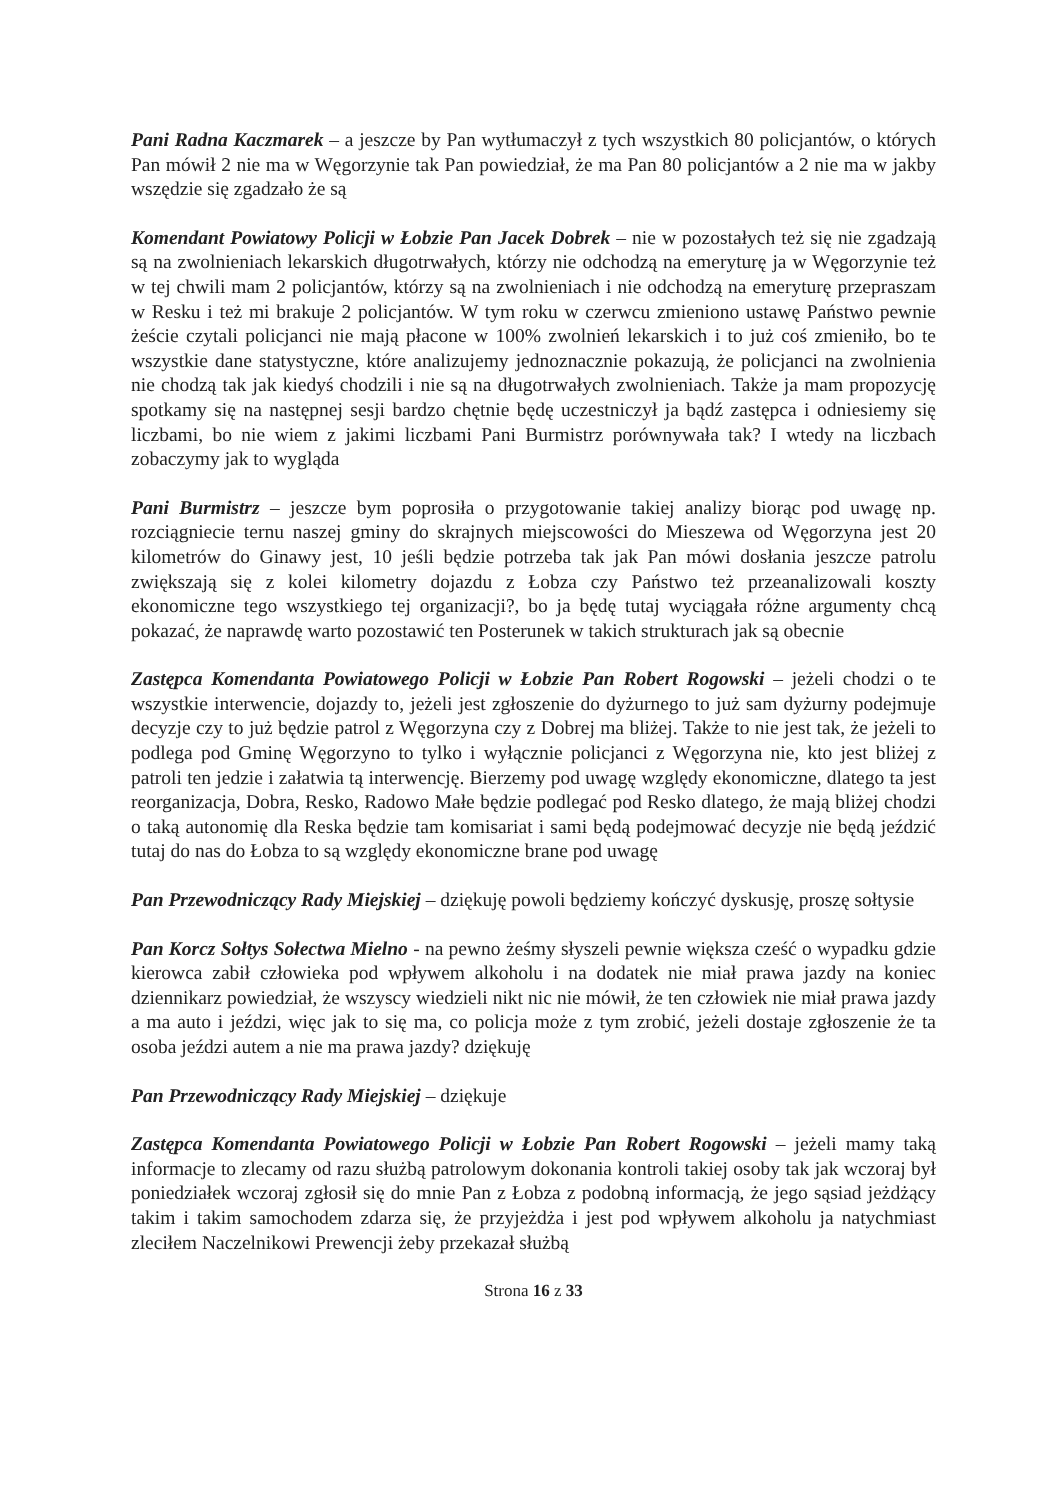Pani Radna Kaczmarek – a jeszcze by Pan wytłumaczył z tych wszystkich 80 policjantów, o których Pan mówił 2 nie ma w Węgorzynie tak Pan powiedział, że ma Pan 80 policjantów a 2 nie ma w jakby wszędzie się zgadzało że są
Komendant Powiatowy Policji w Łobzie Pan Jacek Dobrek – nie w pozostałych też się nie zgadzają są na zwolnieniach lekarskich długotrwałych, którzy nie odchodzą na emeryturę ja w Węgorzynie też w tej chwili mam 2 policjantów, którzy są na zwolnieniach i nie odchodzą na emeryturę przepraszam w Resku i też mi brakuje 2 policjantów. W tym roku w czerwcu zmieniono ustawę Państwo pewnie żeście czytali policjanci nie mają płacone w 100% zwolnień lekarskich i to już coś zmieniło, bo te wszystkie dane statystyczne, które analizujemy jednoznacznie pokazują, że policjanci na zwolnienia nie chodzą tak jak kiedyś chodzili i nie są na długotrwałych zwolnieniach. Także ja mam propozycję spotkamy się na następnej sesji bardzo chętnie będę uczestniczył ja bądź zastępca i odniesiemy się liczbami, bo nie wiem z jakimi liczbami Pani Burmistrz porównywała tak? I wtedy na liczbach zobaczymy jak to wygląda
Pani Burmistrz – jeszcze bym poprosiła o przygotowanie takiej analizy biorąc pod uwagę np. rozciągniecie ternu naszej gminy do skrajnych miejscowości do Mieszewa od Węgorzyna jest 20 kilometrów do Ginawy jest, 10 jeśli będzie potrzeba tak jak Pan mówi dosłania jeszcze patrolu zwiększają się z kolei kilometry dojazdu z Łobza czy Państwo też przeanalizowali koszty ekonomiczne tego wszystkiego tej organizacji?, bo ja będę tutaj wyciągała różne argumenty chcą pokazać, że naprawdę warto pozostawić ten Posterunek w takich strukturach jak są obecnie
Zastępca Komendanta Powiatowego Policji w Łobzie Pan Robert Rogowski – jeżeli chodzi o te wszystkie interwencie, dojazdy to, jeżeli jest zgłoszenie do dyżurnego to już sam dyżurny podejmuje decyzje czy to już będzie patrol z Węgorzyna czy z Dobrej ma bliżej. Także to nie jest tak, że jeżeli to podlega pod Gminę Węgorzyno to tylko i wyłącznie policjanci z Węgorzyna nie, kto jest bliżej z patroli ten jedzie i załatwia tą interwencję. Bierzemy pod uwagę względy ekonomiczne, dlatego ta jest reorganizacja, Dobra, Resko, Radowo Małe będzie podlegać pod Resko dlatego, że mają bliżej chodzi o taką autonomię dla Reska będzie tam komisariat i sami będą podejmować decyzje nie będą jeździć tutaj do nas do Łobza to są względy ekonomiczne brane pod uwagę
Pan Przewodniczący Rady Miejskiej – dziękuję powoli będziemy kończyć dyskusję, proszę sołtysie
Pan Korcz Sołtys Sołectwa Mielno - na pewno żeśmy słyszeli pewnie większa cześć o wypadku gdzie kierowca zabił człowieka pod wpływem alkoholu i na dodatek nie miał prawa jazdy na koniec dziennikarz powiedział, że wszyscy wiedzieli nikt nic nie mówił, że ten człowiek nie miał prawa jazdy a ma auto i jeździ, więc jak to się ma, co policja może z tym zrobić, jeżeli dostaje zgłoszenie że ta osoba jeździ autem a nie ma prawa jazdy? dziękuję
Pan Przewodniczący Rady Miejskiej – dziękuje
Zastępca Komendanta Powiatowego Policji w Łobzie Pan Robert Rogowski – jeżeli mamy taką informacje to zlecamy od razu służbą patrolowym dokonania kontroli takiej osoby tak jak wczoraj był poniedziałek wczoraj zgłosił się do mnie Pan z Łobza z podobną informacją, że jego sąsiad jeżdżący takim i takim samochodem zdarza się, że przyjeżdża i jest pod wpływem alkoholu ja natychmiast zleciłem Naczelnikowi Prewencji żeby przekazał służbą
Strona 16 z 33